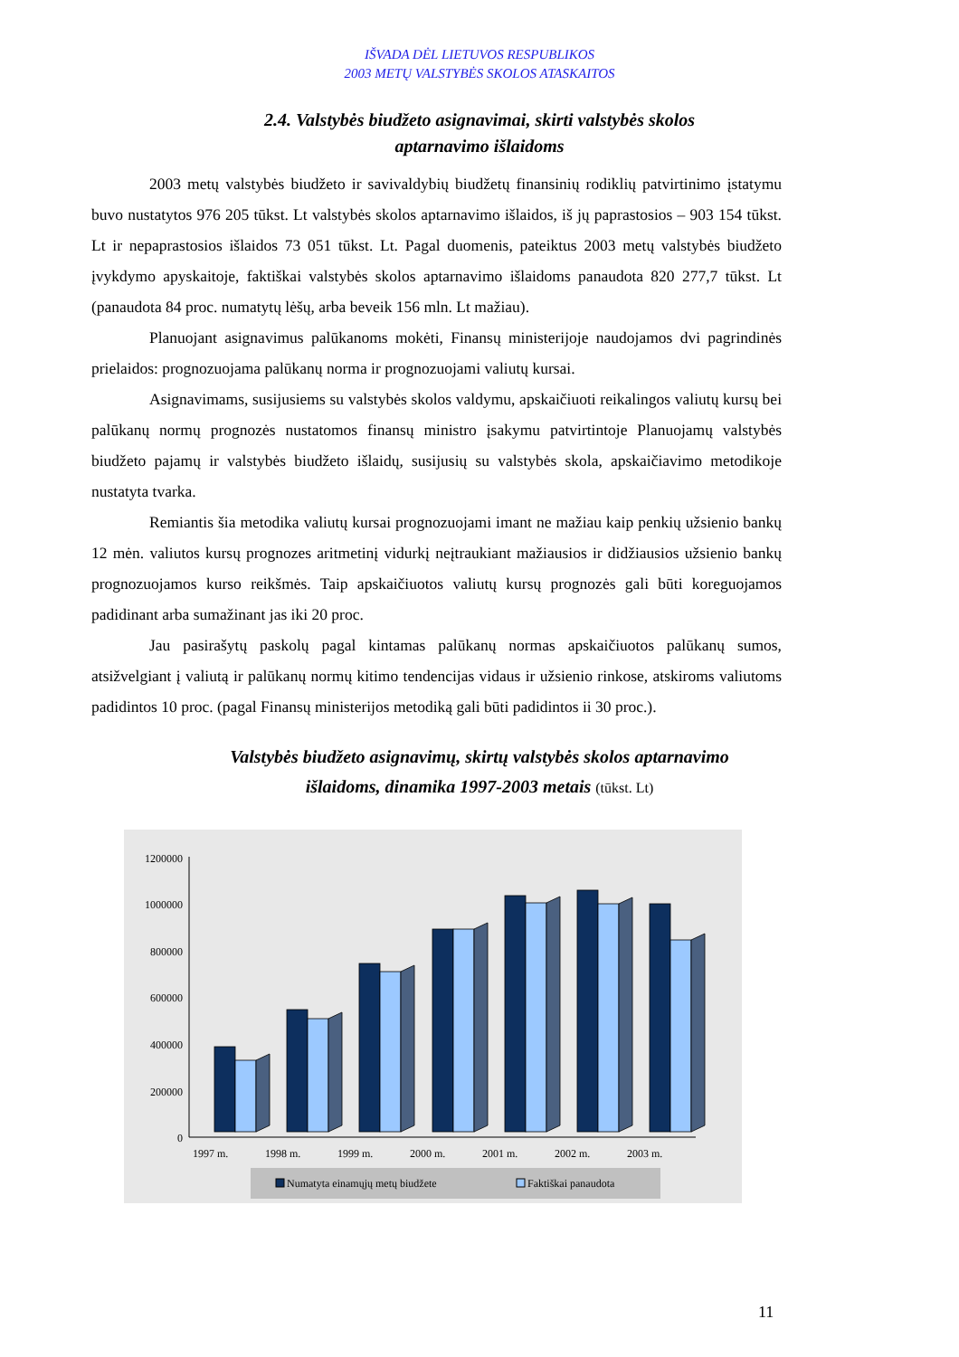IŠVADA DĖL LIETUVOS RESPUBLIKOS
2003 METŲ VALSTYBĖS SKOLOS ATASKAITOS
2.4. Valstybės biudžeto asignavimai, skirti valstybės skolos
aptarnavimo išlaidoms
2003 metų valstybės biudžeto ir savivaldybių biudžetų finansinių rodiklių patvirtinimo įstatymu buvo nustatytos 976 205 tūkst. Lt valstybės skolos aptarnavimo išlaidos, iš jų paprastosios – 903 154 tūkst. Lt ir nepaprastosios išlaidos 73 051 tūkst. Lt. Pagal duomenis, pateiktus 2003 metų valstybės biudžeto įvykdymo apyskaitoje, faktiškai valstybės skolos aptarnavimo išlaidoms panaudota 820 277,7 tūkst. Lt (panaudota 84 proc. numatytų lėšų, arba beveik 156 mln. Lt mažiau).
Planuojant asignavimus palūkanoms mokėti, Finansų ministerijoje naudojamos dvi pagrindinės prielaidos: prognozuojama palūkanų norma ir prognozuojami valiutų kursai.
Asignavimams, susijusiems su valstybės skolos valdymu, apskaičiuoti reikalingos valiutų kursų bei palūkanų normų prognozės nustatomos finansų ministro įsakymu patvirtintoje Planuojamų valstybės biudžeto pajamų ir valstybės biudžeto išlaidų, susijusių su valstybės skola, apskaičiavimo metodikoje nustatyta tvarka.
Remiantis šia metodika valiutų kursai prognozuojami imant ne mažiau kaip penkių užsienio bankų 12 mėn. valiutos kursų prognozes aritmetinį vidurkį neįtraukiant mažiausios ir didžiausios užsienio bankų prognozuojamos kurso reikšmės. Taip apskaičiuotos valiutų kursų prognozės gali būti koreguojamos padidinant arba sumažinant jas iki 20 proc.
Jau pasirašytų paskolų pagal kintamas palūkanų normas apskaičiuotos palūkanų sumos, atsižvelgiant į valiutą ir palūkanų normų kitimo tendencijas vidaus ir užsienio rinkose, atskiroms valiutoms padidintos 10 proc. (pagal Finansų ministerijos metodiką gali būti padidintos ii 30 proc.).
Valstybės biudžeto asignavimų, skirtų valstybės skolos aptarnavimo
išlaidoms, dinamika 1997-2003 metais (tūkst. Lt)
1200000
1000000
800000
600000
400000
200000
0
1997 m.
1998 m.
1999 m.
2000 m.
2001 m.
2002 m.
2003 m.
Numatyta einamųjų metų biudžete
Faktiškai panaudota
11